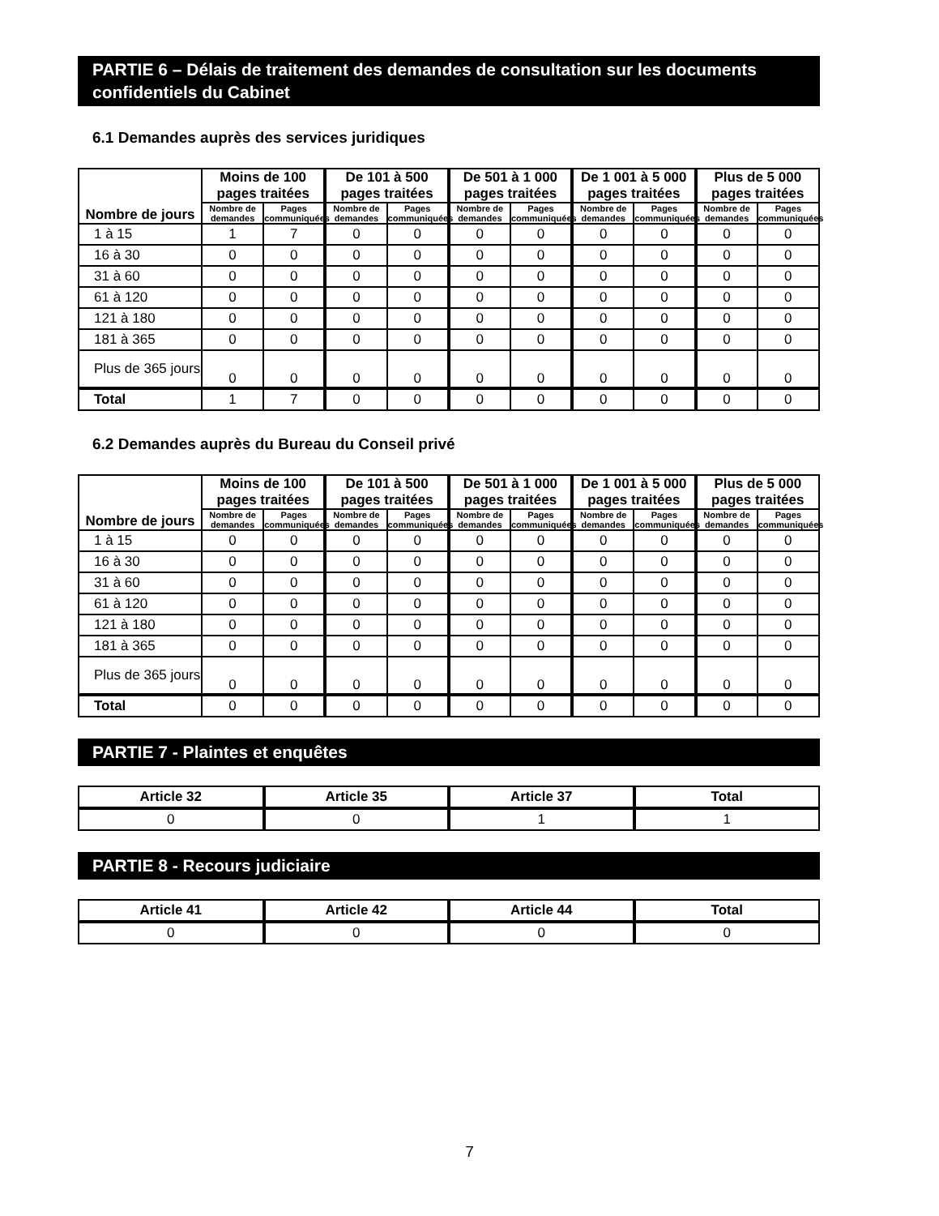PARTIE 6 – Délais de traitement des demandes de consultation sur les documents confidentiels du Cabinet
6.1 Demandes auprès des services juridiques
| Nombre de jours | Moins de 100 pages traitées | | De 101 à 500 pages traitées | | De 501 à 1 000 pages traitées | | De 1 001 à 5 000 pages traitées | | Plus de 5 000 pages traitées | |
| --- | --- | --- | --- | --- | --- | --- | --- | --- | --- | --- |
| | Nombre de demandes | Pages communiquées | Nombre de demandes | Pages communiquées | Nombre de demandes | Pages communiquées | Nombre de demandes | Pages communiquées | Nombre de demandes | Pages communiquées |
| 1 à 15 | 1 | 7 | 0 | 0 | 0 | 0 | 0 | 0 | 0 | 0 |
| 16 à 30 | 0 | 0 | 0 | 0 | 0 | 0 | 0 | 0 | 0 | 0 |
| 31 à 60 | 0 | 0 | 0 | 0 | 0 | 0 | 0 | 0 | 0 | 0 |
| 61 à 120 | 0 | 0 | 0 | 0 | 0 | 0 | 0 | 0 | 0 | 0 |
| 121 à 180 | 0 | 0 | 0 | 0 | 0 | 0 | 0 | 0 | 0 | 0 |
| 181 à 365 | 0 | 0 | 0 | 0 | 0 | 0 | 0 | 0 | 0 | 0 |
| Plus de 365 jours | 0 | 0 | 0 | 0 | 0 | 0 | 0 | 0 | 0 | 0 |
| Total | 1 | 7 | 0 | 0 | 0 | 0 | 0 | 0 | 0 | 0 |
6.2 Demandes auprès du Bureau du Conseil privé
| Nombre de jours | Moins de 100 pages traitées | | De 101 à 500 pages traitées | | De 501 à 1 000 pages traitées | | De 1 001 à 5 000 pages traitées | | Plus de 5 000 pages traitées | |
| --- | --- | --- | --- | --- | --- | --- | --- | --- | --- | --- |
| | Nombre de demandes | Pages communiquées | Nombre de demandes | Pages communiquées | Nombre de demandes | Pages communiquées | Nombre de demandes | Pages communiquées | Nombre de demandes | Pages communiquées |
| 1 à 15 | 0 | 0 | 0 | 0 | 0 | 0 | 0 | 0 | 0 | 0 |
| 16 à 30 | 0 | 0 | 0 | 0 | 0 | 0 | 0 | 0 | 0 | 0 |
| 31 à 60 | 0 | 0 | 0 | 0 | 0 | 0 | 0 | 0 | 0 | 0 |
| 61 à 120 | 0 | 0 | 0 | 0 | 0 | 0 | 0 | 0 | 0 | 0 |
| 121 à 180 | 0 | 0 | 0 | 0 | 0 | 0 | 0 | 0 | 0 | 0 |
| 181 à 365 | 0 | 0 | 0 | 0 | 0 | 0 | 0 | 0 | 0 | 0 |
| Plus de 365 jours | 0 | 0 | 0 | 0 | 0 | 0 | 0 | 0 | 0 | 0 |
| Total | 0 | 0 | 0 | 0 | 0 | 0 | 0 | 0 | 0 | 0 |
PARTIE 7 - Plaintes et enquêtes
| Article 32 | Article 35 | Article 37 | Total |
| --- | --- | --- | --- |
| 0 | 0 | 1 | 1 |
PARTIE 8 - Recours judiciaire
| Article 41 | Article 42 | Article 44 | Total |
| --- | --- | --- | --- |
| 0 | 0 | 0 | 0 |
7